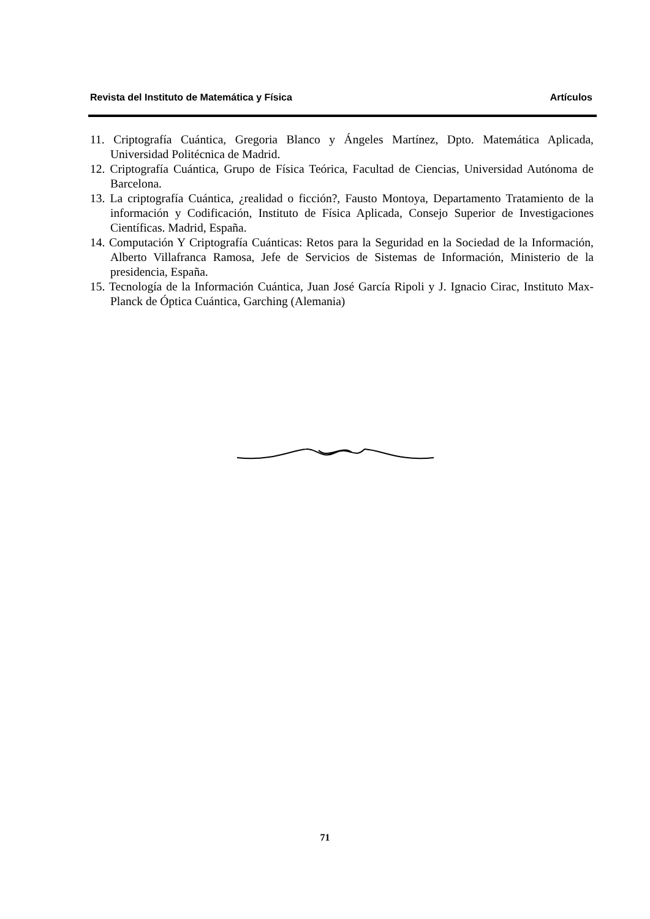Revista del Instituto de Matemática y Física Artículos
11. Criptografía Cuántica, Gregoria Blanco y Ángeles Martínez, Dpto. Matemática Aplicada, Universidad Politécnica de Madrid.
12. Criptografía Cuántica, Grupo de Física Teórica, Facultad de Ciencias, Universidad Autónoma de Barcelona.
13. La criptografía Cuántica, ¿realidad o ficción?, Fausto Montoya, Departamento Tratamiento de la información y Codificación, Instituto de Física Aplicada, Consejo Superior de Investigaciones Científicas. Madrid, España.
14. Computación Y Criptografía Cuánticas: Retos para la Seguridad en la Sociedad de la Información, Alberto Villafranca Ramosa, Jefe de Servicios de Sistemas de Información, Ministerio de la presidencia, España.
15. Tecnología de la Información Cuántica, Juan José García Ripoli y J. Ignacio Cirac, Instituto Max-Planck de Óptica Cuántica, Garching (Alemania)
71